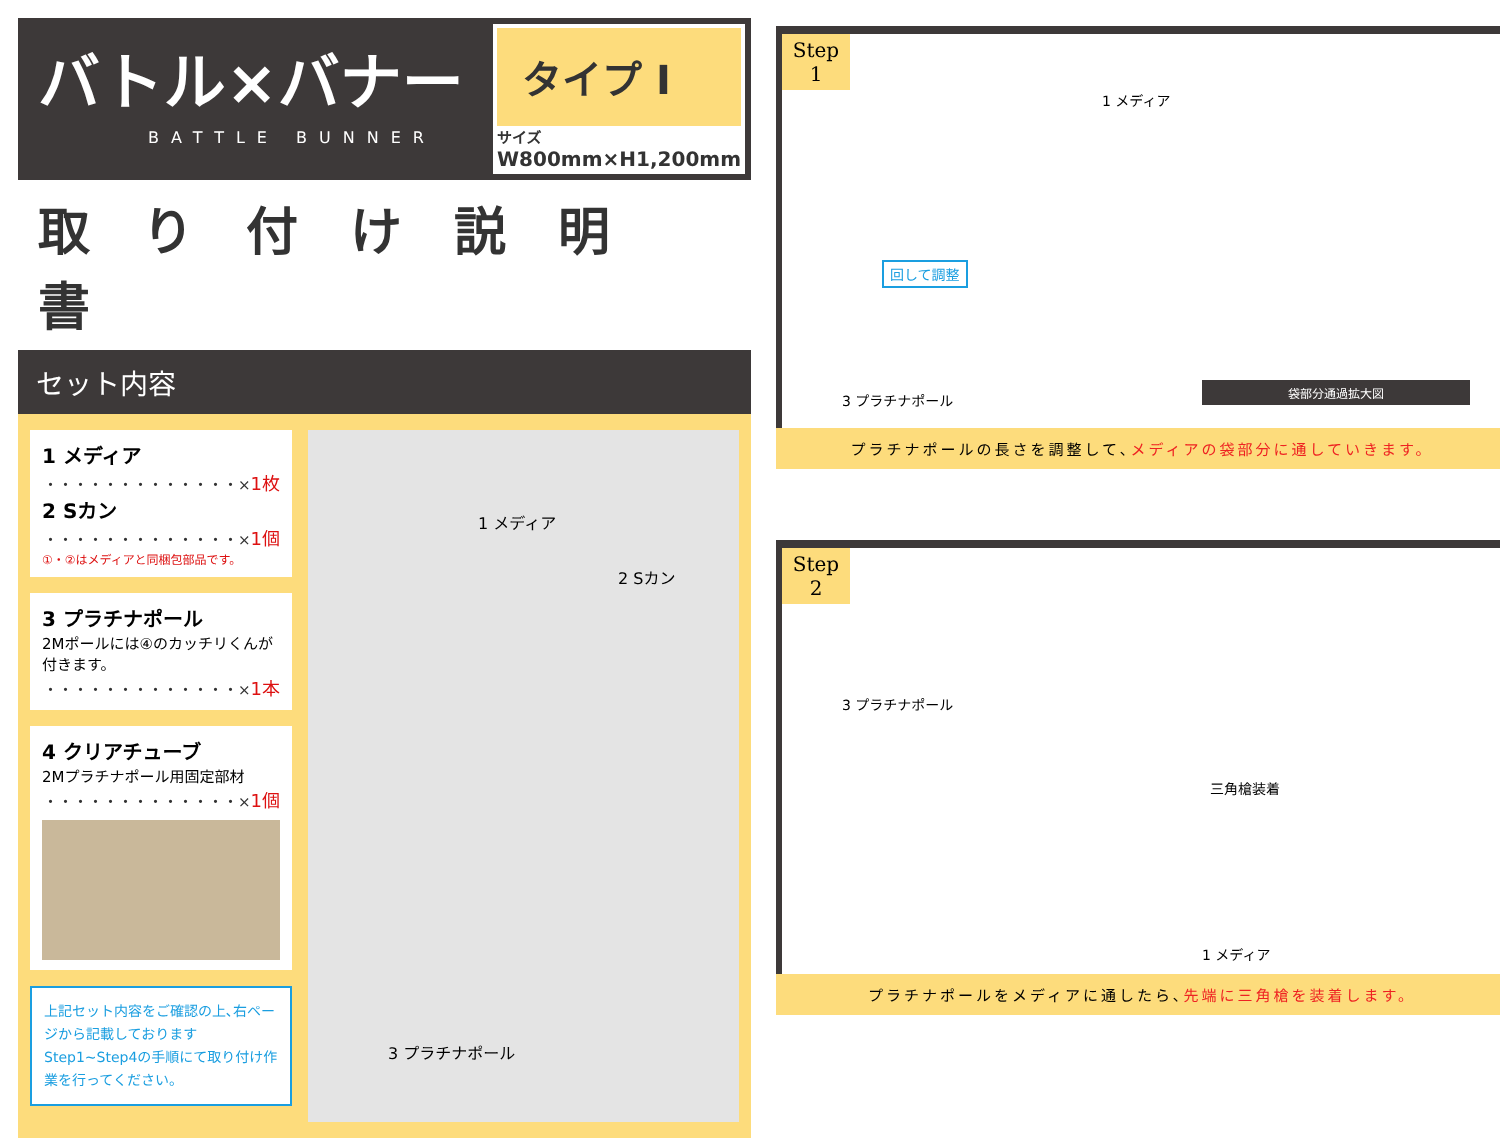バトル×バナー
BATTLE BUNNER
タイプ Ⅰ
サイズ
W800mm×H1,200mm
取り付け説明書
セット内容
1 メディア
・・・・・・・・・・・・・×1枚
2 Sカン
・・・・・・・・・・・・・×1個
①・②はメディアと同梱包部品です。
3 プラチナポール
2Mポールには④のカッチリくんが付きます。
・・・・・・・・・・・・・×1本
4 クリアチューブ
2Mプラチナポール用固定部材
・・・・・・・・・・・・・×1個
上記セット内容をご確認の上､右ページから記載しておりますStep1~Step4の手順にて取り付け作業を行ってください。
1 メディア
2 Sカン
3 プラチナポール
Step
1
回して調整
1 メディア
3 プラチナポール
袋部分通過拡大図
プラチナポールの長さを調整して､メディアの袋部分に通していきます。
Step
2
3 プラチナポール
三角槍装着
1 メディア
プラチナポールをメディアに通したら､先端に三角槍を装着します。